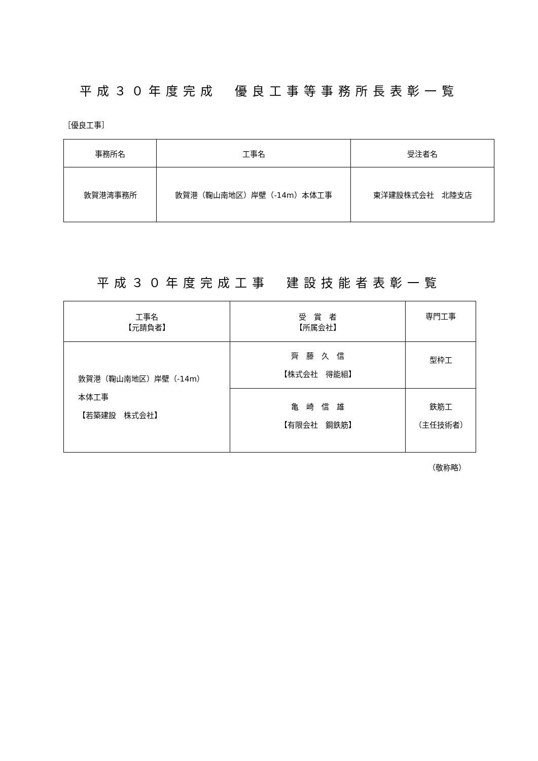平成３０年度完成　優良工事等事務所長表彰一覧
［優良工事］
| 事務所名 | 工事名 | 受注者名 |
| --- | --- | --- |
| 敦賀港湾事務所 | 敦賀港（鞠山南地区）岸壁（-14m）本体工事 | 東洋建設株式会社 北陸支店 |
平成３０年度完成工事　建設技能者表彰一覧
| 工事名 【元請負者】 | 受 賞 者 【所属会社】 | 専門工事 |
| --- | --- | --- |
| 敦賀港（鞠山南地区）岸壁（-14m） 本体工事 【若築建設 株式会社】 | 齊 藤 久 信 【株式会社 得能組】 | 型枠工 |
| | 亀 崎 信 雄 【有限会社 鋼鉄筋】 | 鉄筋工 （主任技術者） |
（敬称略）